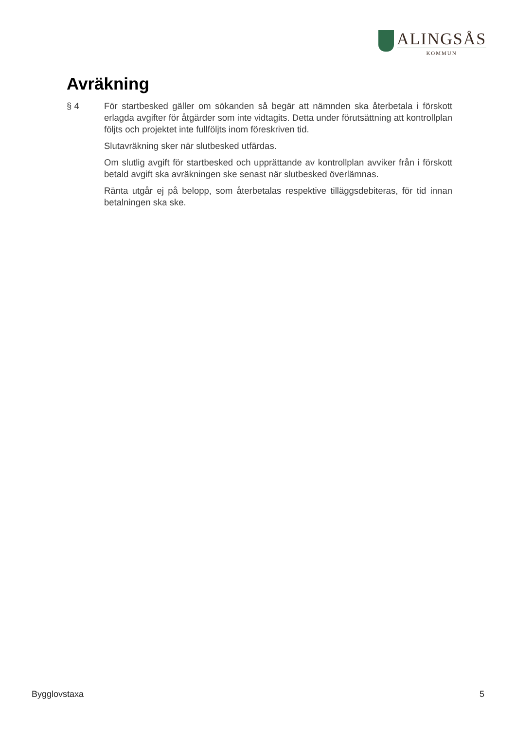ALINGSÅS
KOMMUN
Avräkning
§ 4 För startbesked gäller om sökanden så begär att nämnden ska återbetala i förskott erlagda avgifter för åtgärder som inte vidtagits. Detta under förutsättning att kontrollplan följts och projektet inte fullföljts inom föreskriven tid.
Slutavräkning sker när slutbesked utfärdas.
Om slutlig avgift för startbesked och upprättande av kontrollplan avviker från i förskott betald avgift ska avräkningen ske senast när slutbesked överlämnas.
Ränta utgår ej på belopp, som återbetalas respektive tilläggsdebiteras, för tid innan betalningen ska ske.
Bygglovstaxa 5